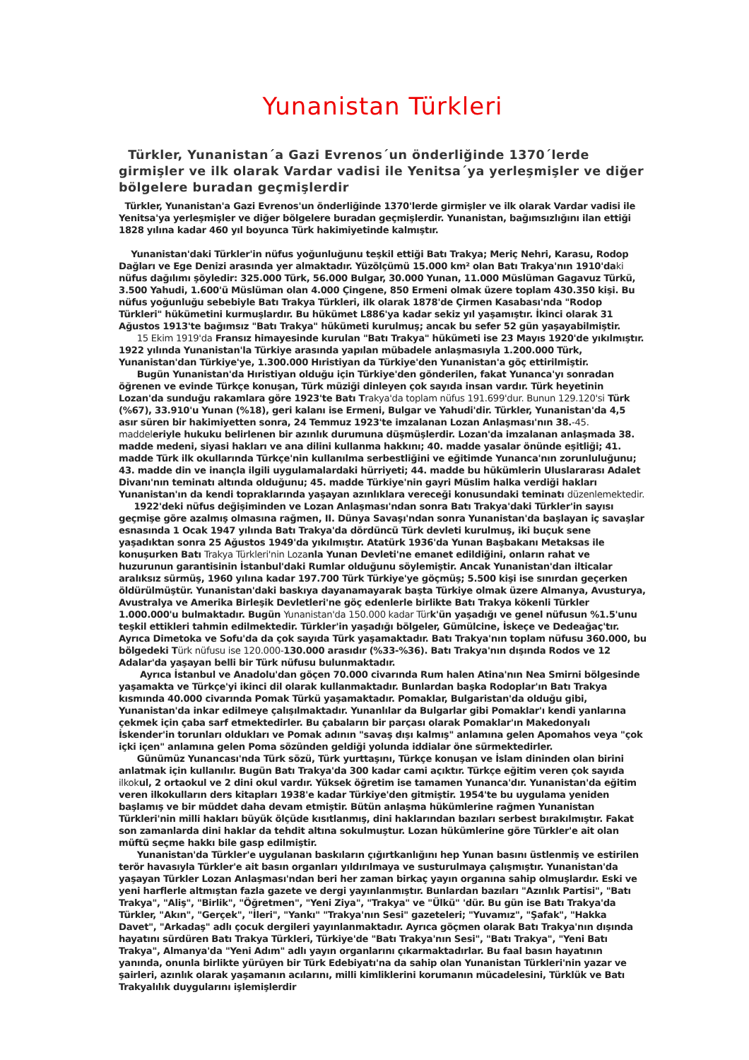Yunanistan Türkleri
Türkler, Yunanistan´a Gazi Evrenos´un önderliğinde 1370´lerde girmişler ve ilk olarak Vardar vadisi ile Yenitsa´ya yerleşmişler ve diğer bölgelere buradan geçmişlerdir
Türkler, Yunanistan'a Gazi Evrenos'un önderliğinde 1370'lerde girmişler ve ilk olarak Vardar vadisi ile Yenitsa'ya yerleşmişler ve diğer bölgelere buradan geçmişlerdir. Yunanistan, bağımsızlığını ilan ettiği 1828 yılına kadar 460 yıl boyunca Türk hakimiyetinde kalmıştır.
Yunanistan'daki Türkler'in nüfus yoğunluğunu teşkil ettiği Batı Trakya; Meriç Nehri, Karasu, Rodop Dağları ve Ege Denizi arasında yer almaktadır. Yüzölçümü 15.000 km² olan Batı Trakya'nın 1910'daki nüfus dağılımı şöyledir: 325.000 Türk, 56.000 Bulgar, 30.000 Yunan, 11.000 Müslüman Gagavuz Türkü, 3.500 Yahudi, 1.600'ü Müslüman olan 4.000 Çingene, 850 Ermeni olmak üzere toplam 430.350 kişi. Bu nüfus yoğunluğu sebebiyle Batı Trakya Türkleri, ilk olarak 1878'de Çirmen Kasabası'nda "Rodop Türkleri" hükümetini kurmuşlardır. Bu hükümet L886'ya kadar sekiz yıl yaşamıştır. İkinci olarak 31 Ağustos 1913'te bağımsız "Batı Trakya" hükümeti kurulmuş; ancak bu sefer 52 gün yaşayabilmiştir.
15 Ekim 1919'da Fransız himayesinde kurulan "Batı Trakya" hükümeti ise 23 Mayıs 1920'de yıkılmıştır. 1922 yılında Yunanistan'la Türkiye arasında yapılan mübadele anlaşmasıyla 1.200.000 Türk, Yunanistan'dan Türkiye'ye, 1.300.000 Hıristiyan da Türkiye'den Yunanistan'a göç ettirilmiştir.
Bugün Yunanistan'da Hıristiyan olduğu için Türkiye'den gönderilen, fakat Yunanca'yı sonradan öğrenen ve evinde Türkçe konuşan, Türk müziği dinleyen çok sayıda insan vardır. Türk heyetinin Lozan'da sunduğu rakamlara göre 1923'te Batı Trakya'da toplam nüfus 191.699'dur. Bunun 129.120'si Türk (%67), 33.910'u Yunan (%18), geri kalanı ise Ermeni, Bulgar ve Yahudi'dir. Türkler, Yunanistan'da 4,5 asır süren bir hakimiyetten sonra, 24 Temmuz 1923'te imzalanan Lozan Anlaşması'nın 38.-45. maddeleriyle hukuku belirlenen bir azınlık durumuna düşmüşlerdir. Lozan'da imzalanan anlaşmada 38. madde medeni, siyasi hakları ve ana dilini kullanma hakkını; 40. madde yasalar önünde eşitliği; 41. madde Türk ilk okullarında Türkçe'nin kullanılma serbestliğini ve eğitimde Yunanca'nın zorunluluğunu; 43. madde din ve inançla ilgili uygulamalardaki hürriyeti; 44. madde bu hükümlerin Uluslararası Adalet Divanı'nın teminatı altında olduğunu; 45. madde Türkiye'nin gayri Müslim halka verdiği hakları Yunanistan'ın da kendi topraklarında yaşayan azınlıklara vereceği konusundaki teminatı düzenlemektedir.
1922'deki nüfus değişiminden ve Lozan Anlaşması'ndan sonra Batı Trakya'daki Türkler'in sayısı geçmişe göre azalmış olmasına rağmen, II. Dünya Savaşı'ndan sonra Yunanistan'da başlayan iç savaşlar esnasında 1 Ocak 1947 yılında Batı Trakya'da dördüncü Türk devleti kurulmuş, iki buçuk sene yaşadıktan sonra 25 Ağustos 1949'da yıkılmıştır. Atatürk 1936'da Yunan Başbakanı Metaksas ile konuşurken Batı Trakya Türkleri'nin Lozanla Yunan Devleti'ne emanet edildiğini, onların rahat ve huzurunun garantisinin İstanbul'daki Rumlar olduğunu söylemiştir. Ancak Yunanistan'dan ilticalar aralıksız sürmüş, 1960 yılına kadar 197.700 Türk Türkiye'ye göçmüş; 5.500 kişi ise sınırdan geçerken öldürülmüştür. Yunanistan'daki baskıya dayanamayarak başta Türkiye olmak üzere Almanya, Avusturya, Avustralya ve Amerika Birleşik Devletleri'ne göç edenlerle birlikte Batı Trakya kökenli Türkler 1.000.000'u bulmaktadır. Bugün Yunanistan'da 150.000 kadar Türk'ün yaşadığı ve genel nüfusun %1.5'unu teşkil ettikleri tahmin edilmektedir. Türkler'in yaşadığı bölgeler, Gümülcine, İskeçe ve Dedeağaç'tır. Ayrıca Dimetoka ve Sofu'da da çok sayıda Türk yaşamaktadır. Batı Trakya'nın toplam nüfusu 360.000, bu bölgedeki Türk nüfusu ise 120.000-130.000 arasıdır (%33-%36). Batı Trakya'nın dışında Rodos ve 12 Adalar'da yaşayan belli bir Türk nüfusu bulunmaktadır.
Ayrıca İstanbul ve Anadolu'dan göçen 70.000 civarında Rum halen Atina'nın Nea Smirni bölgesinde yaşamakta ve Türkçe'yi ikinci dil olarak kullanmaktadır. Bunlardan başka Rodoplar'ın Batı Trakya kısmında 40.000 civarında Pomak Türkü yaşamaktadır. Pomaklar, Bulgaristan'da olduğu gibi, Yunanistan'da inkar edilmeye çalışılmaktadır. Yunanlılar da Bulgarlar gibi Pomaklar'ı kendi yanlarına çekmek için çaba sarf etmektedirler. Bu çabaların bir parçası olarak Pomaklar'ın Makedonyalı İskender'in torunları oldukları ve Pomak adının "savaş dışı kalmış" anlamına gelen Apomahos veya "çok içki içen" anlamına gelen Poma sözünden geldiği yolunda iddialar öne sürmektedirler.
Günümüz Yunancası'nda Türk sözü, Türk yurttaşını, Türkçe konuşan ve İslam dininden olan birini anlatmak için kullanılır. Bugün Batı Trakya'da 300 kadar cami açıktır. Türkçe eğitim veren çok sayıda ilkokul, 2 ortaokul ve 2 dini okul vardır. Yüksek öğretim ise tamamen Yunanca'dır. Yunanistan'da eğitim veren ilkokulların ders kitapları 1938'e kadar Türkiye'den gitmiştir. 1954'te bu uygulama yeniden başlamış ve bir müddet daha devam etmiştir. Bütün anlaşma hükümlerine rağmen Yunanistan Türkleri'nin milli hakları büyük ölçüde kısıtlanmış, dini haklarından bazıları serbest bırakılmıştır. Fakat son zamanlarda dini haklar da tehdit altına sokulmuştur. Lozan hükümlerine göre Türkler'e ait olan müftü seçme hakkı bile gasp edilmiştir.
Yunanistan'da Türkler'e uygulanan baskıların çığırtkanlığını hep Yunan basını üstlenmiş ve estirilen terör havasıyla Türkler'e ait basın organları yıldırılmaya ve susturulmaya çalışmıştır. Yunanistan'da yaşayan Türkler Lozan Anlaşması'ndan beri her zaman birkaç yayın organına sahip olmuşlardır. Eski ve yeni harflerle altmıştan fazla gazete ve dergi yayınlanmıştır. Bunlardan bazıları "Azınlık Partisi", "Batı Trakya", "Aliş", "Birlik", "Öğretmen", "Yeni Ziya", "Trakya" ve "Ülkü" 'dür. Bu gün ise Batı Trakya'da Türkler, "Akın", "Gerçek", "İleri", "Yankı" "Trakya'nın Sesi" gazeteleri; "Yuvamız", "Şafak", "Hakka Davet", "Arkadaş" adlı çocuk dergileri yayınlanmaktadır. Ayrıca göçmen olarak Batı Trakya'nın dışında hayatını sürdüren Batı Trakya Türkleri, Türkiye'de "Batı Trakya'nın Sesi", "Batı Trakya", "Yeni Batı Trakya", Almanya'da "Yeni Adım" adlı yayın organlarını çıkarmaktadırlar. Bu faal basın hayatının yanında, onunla birlikte yürüyen bir Türk Edebiyatı'na da sahip olan Yunanistan Türkleri'nin yazar ve şairleri, azınlık olarak yaşamanın acılarını, milli kimliklerini korumanın mücadelesini, Türklük ve Batı Trakyalılık duygularını işlemişlerdir